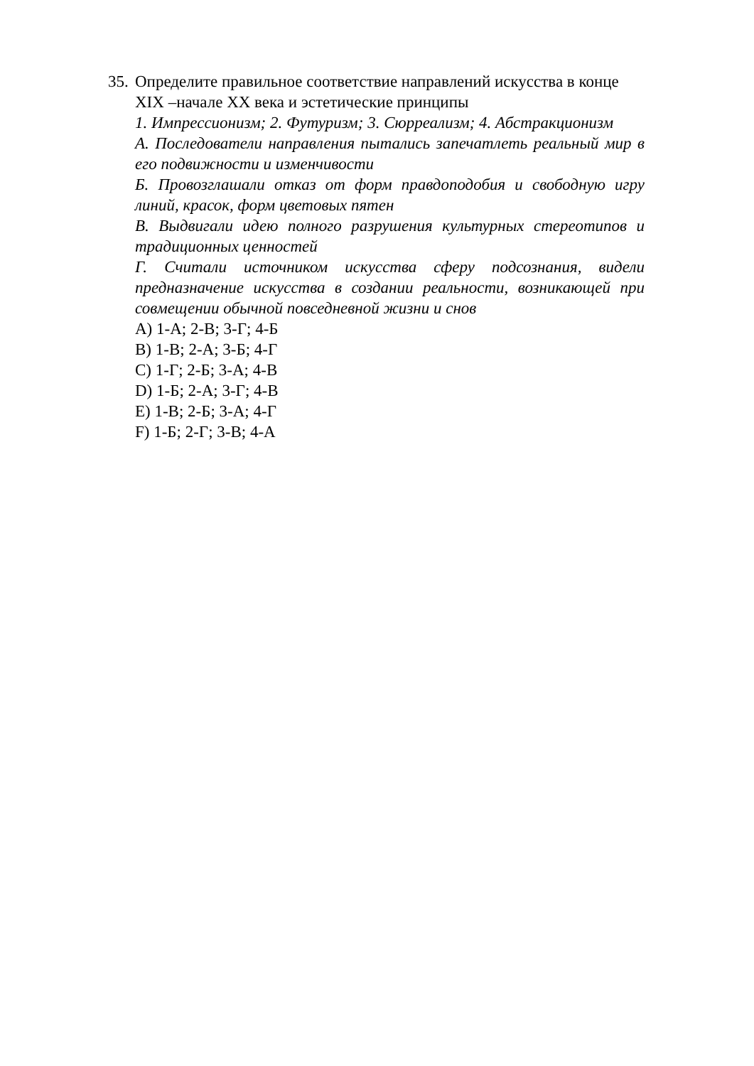35.
Определите правильное соответствие направлений искусства в конце XIX –начале XX века и эстетические принципы
1. Импрессионизм; 2. Футуризм; 3. Сюрреализм; 4. Абстракционизм
А. Последователи направления пытались запечатлеть реальный мир в его подвижности и изменчивости
Б. Провозглашали отказ от форм правдоподобия и свободную игру линий, красок, форм цветовых пятен
В. Выдвигали идею полного разрушения культурных стереотипов и традиционных ценностей
Г. Считали источником искусства сферу подсознания, видели предназначение искусства в создании реальности, возникающей при совмещении обычной повседневной жизни и снов
A) 1-А; 2-В; 3-Г; 4-Б
B) 1-В; 2-А; 3-Б; 4-Г
C) 1-Г; 2-Б; 3-А; 4-В
D) 1-Б; 2-А; 3-Г; 4-В
E) 1-В; 2-Б; 3-А; 4-Г
F) 1-Б; 2-Г; 3-В; 4-А